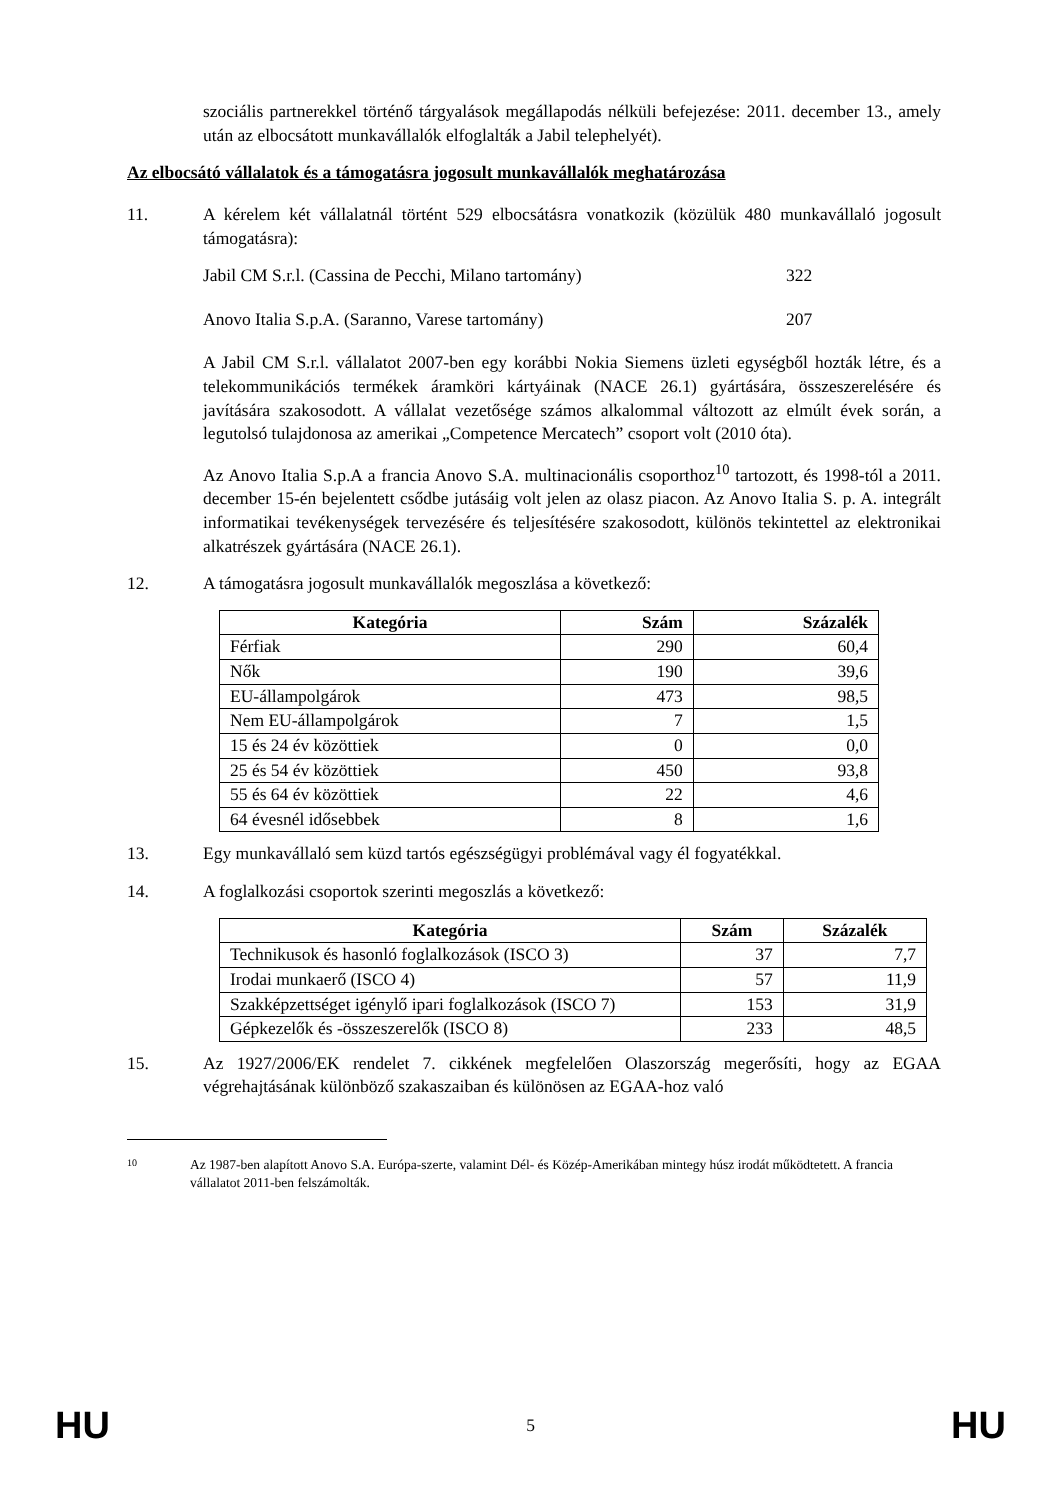szociális partnerekkel történő tárgyalások megállapodás nélküli befejezése: 2011. december 13., amely után az elbocsátott munkavállalók elfoglalták a Jabil telephelyét).
Az elbocsátó vállalatok és a támogatásra jogosult munkavállalók meghatározása
11. A kérelem két vállalatnál történt 529 elbocsátásra vonatkozik (közülük 480 munkavállaló jogosult támogatásra):
Jabil CM S.r.l. (Cassina de Pecchi, Milano tartomány) 322
Anovo Italia S.p.A. (Saranno, Varese tartomány) 207
A Jabil CM S.r.l. vállalatot 2007-ben egy korábbi Nokia Siemens üzleti egységből hozták létre, és a telekommunikációs termékek áramköri kártyáinak (NACE 26.1) gyártására, összeszerelésére és javítására szakosodott. A vállalat vezetősége számos alkalommal változott az elmúlt évek során, a legutolsó tulajdonosa az amerikai „Competence Mercatech” csoport volt (2010 óta).
Az Anovo Italia S.p.A a francia Anovo S.A. multinacionális csoporthoz<sup>10</sup> tartozott, és 1998-tól a 2011. december 15-én bejelentett csődbe jutásáig volt jelen az olasz piacon. Az Anovo Italia S. p. A. integrált informatikai tevékenységek tervezésére és teljesítésére szakosodott, különös tekintettel az elektronikai alkatrészek gyártására (NACE 26.1).
12. A támogatásra jogosult munkavállalók megoszlása a következő:
| Kategória | Szám | Százalék |
| --- | --- | --- |
| Férfiak | 290 | 60,4 |
| Nők | 190 | 39,6 |
| EU-állampolgárok | 473 | 98,5 |
| Nem EU-állampolgárok | 7 | 1,5 |
| 15 és 24 év közöttiek | 0 | 0,0 |
| 25 és 54 év közöttiek | 450 | 93,8 |
| 55 és 64 év közöttiek | 22 | 4,6 |
| 64 évesnél idősebbek | 8 | 1,6 |
13. Egy munkavállaló sem küzd tartós egészségügyi problémával vagy él fogyatékkal.
14. A foglalkozási csoportok szerinti megoszlás a következő:
| Kategória | Szám | Százalék |
| --- | --- | --- |
| Technikusok és hasonló foglalkozások (ISCO 3) | 37 | 7,7 |
| Irodai munkaerő (ISCO 4) | 57 | 11,9 |
| Szakképzettséget igénylő ipari foglalkozások (ISCO 7) | 153 | 31,9 |
| Gépkezelők és -összeszerelők (ISCO 8) | 233 | 48,5 |
15. Az 1927/2006/EK rendelet 7. cikkének megfelelően Olaszország megerősíti, hogy az EGAA végrehajtásának különböző szakaszaiban és különösen az EGAA-hoz való
10 Az 1987-ben alapított Anovo S.A. Európa-szerte, valamint Dél- és Közép-Amerikában mintegy húsz irodát működtetett. A francia vállalatot 2011-ben felszámolták.
HU 5 HU